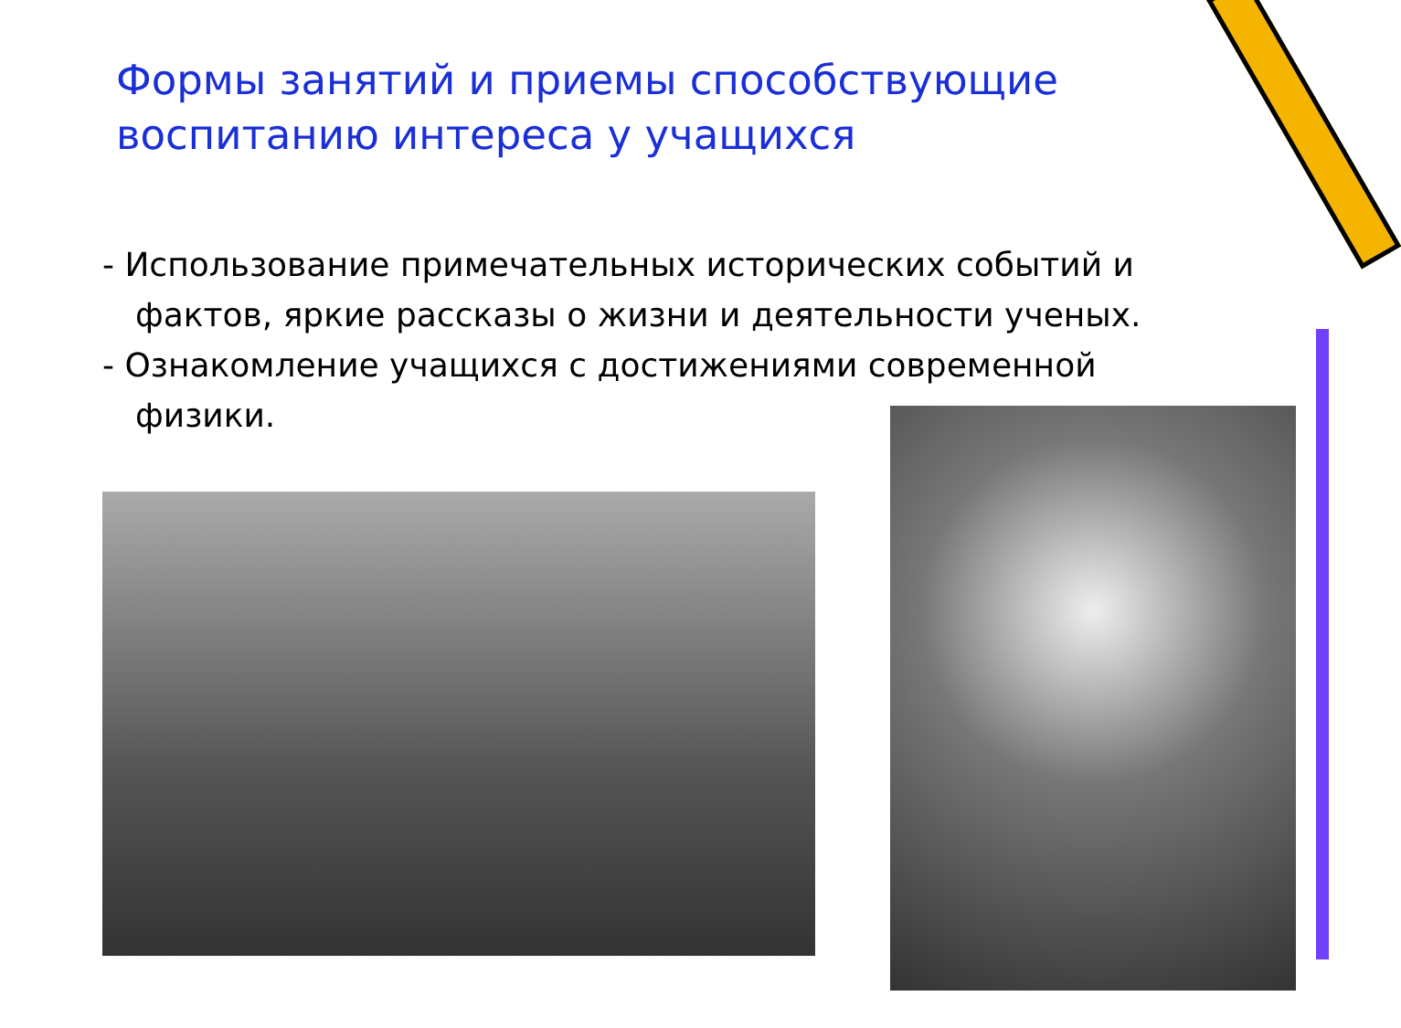Формы занятий и приемы способствующие воспитанию интереса у учащихся
- Использование примечательных исторических событий и фактов, яркие рассказы о жизни и деятельности ученых.
- Ознакомление учащихся с достижениями современной физики.